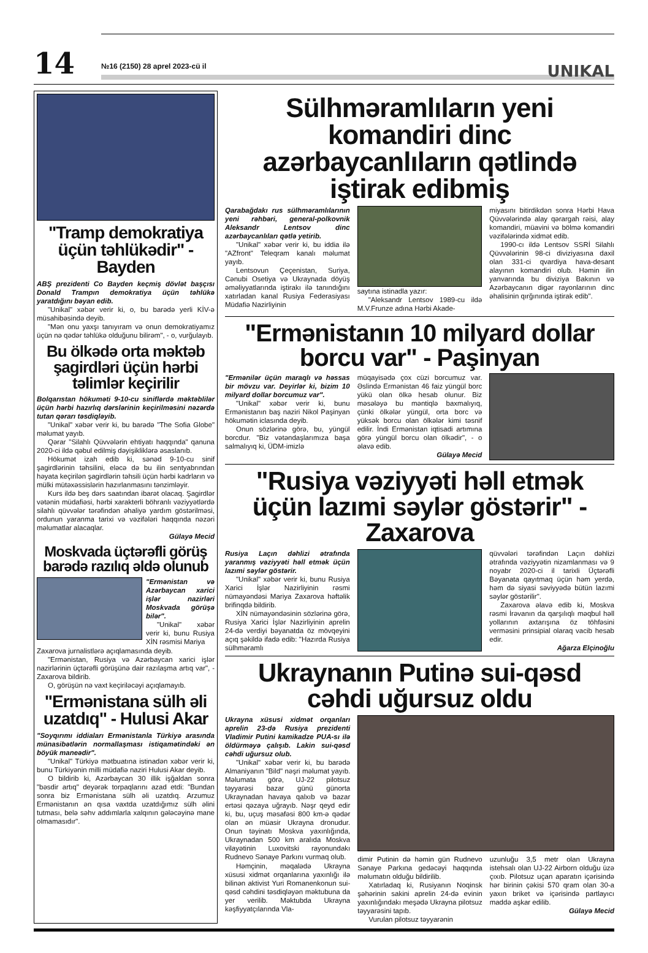14
№16 (2150) 28 aprel 2023-cü il UNIKAL
"Tramp demokratiya üçün təhlükədir" - Bayden
ABŞ prezidenti Co Bayden keçmiş dövlət başçısı Donald Trampın demokratiya üçün təhlükə yaratdığını bəyan edib.
"Unikal" xəbər verir ki, o, bu barədə yerli KİV-ə müsahibəsində deyib.
"Mən onu yaxşı tanıyıram və onun demokratiyamız üçün nə qədər təhlükə olduğunu bilirəm", - o, vurğulayıb.
Bu ölkədə orta məktəb şagirdləri üçün hərbi təlimlər keçirilir
Bolqarıstan hökuməti 9-10-cu siniflərdə məktəblilər üçün hərbi hazırlıq dərslərinin keçirilməsini nəzərdə tutan qərarı təsdiqləyib.
"Unikal" xəbər verir ki, bu barədə "The Sofia Globe" məlumat yayıb.
Qərar "Silahlı Qüvvələrin ehtiyatı haqqında" qanuna 2020-ci ildə qəbul edilmiş dəyişikliklərə əsaslanıb.
Hökumət izah edib ki, sənəd 9-10-cu sinif şagirdlərinin təhsilini, eləcə də bu ilin sentyabrından həyata keçirilən şagirdlərin təhsili üçün hərbi kadrların və mülki mütəxəssislərin hazırlanmasını tənzimləyir.
Kurs ildə beş dərs saatından ibarət olacaq. Şagirdlər vətənin müdafiəsi, hərbi xarakterli böhranlı vəziyyətlərdə silahlı qüvvələr tərəfindən əhaliyə yardım göstərilməsi, ordunun yaranma tarixi və vəzifələri haqqında nəzəri məlumatlar alacaqlar.
Gülayə Mecid
Moskvada üçtərəfli görüş barədə razılıq əldə olunub
"Ermənistan və Azərbaycan xarici işlər nazirləri Moskvada görüşə bilər".
"Unikal" xəbər verir ki, bunu Rusiya XİN rəsmisi Mariya
Zaxarova jurnalistlərə açıqlamasında deyib.
"Ermənistan, Rusiya və Azərbaycan xarici işlər nazirlərinin üçtərəfli görüşünə dair razılaşma artıq var", - Zaxarova bildirib.
O, görüşün nə vaxt keçiriləcəyi açıqlamayıb.
"Ermənistana sülh əli uzatdıq" - Hulusi Akar
"Soyqırımı iddiaları Ermənistanla Türkiyə arasında münasibətlərin normallaşması istiqamətindəki ən böyük maneədir".
"Unikal" Türkiyə mətbuatına istinadən xəbər verir ki, bunu Türkiyənin milli müdafiə naziri Hulusi Akar deyib.
O bildirib ki, Azərbaycan 30 illik işğaldan sonra "bəsdir artıq" deyərək torpaqlarını azad etdi: "Bundan sonra biz Ermənistana sülh əli uzatdıq. Arzumuz Ermənistanın ən qısa vaxtda uzatdığımız sülh əlini tutması, belə səhv addımlarla xalqının gələcəyinə mane olmamasıdır".
Sülhməramlıların yeni komandiri dinc azərbaycanlıların qətlində iştirak edibmiş
Qarabağdakı rus sülhməramlılarının yeni rəhbəri, general-polkovnik Aleksandr Lentsov dinc azərbaycanlıları qətlə yetirib.
"Unikal" xəbər verir ki, bu iddia ilə "AZfront" Teleqram kanalı məlumat yayıb.
Lentsovun Çeçenistan, Suriya, Cənubi Osetiya və Ukraynada döyüş əməliyyatlarında iştirakı ilə tanındığını xatırladan kanal Rusiya Federasiyası Müdafiə Nazirliyinin
saytına istinadla yazır:
"Aleksandr Lentsov 1989-cu ildə M.V.Frunze adına Hərbi Akade-
miyasını bitirdikdən sonra Hərbi Hava Qüvvələrində alay qərargah rəisi, alay komandiri, müavini və bölmə komandiri vəzifələrində xidmət edib.
1990-cı ildə Lentsov SSRİ Silahlı Qüvvələrinin 98-ci diviziyasına daxil olan 331-ci qvardiya hava-desant alayının komandiri olub. Həmin ilin yanvarında bu diviziya Bakının və Azərbaycanın digər rayonlarının dinc əhalisinin qırğınında iştirak edib".
"Ermənistanın 10 milyard dollar borcu var" - Paşinyan
"Ermənilər üçün maraqlı və həssas bir mövzu var. Deyirlər ki, bizim 10 milyard dollar borcumuz var".
"Unikal" xəbər verir ki, bunu Ermənistanın baş naziri Nikol Paşinyan hökumətin iclasında deyib.
Onun sözlərinə görə, bu, yüngül borcdur. "Biz vətəndaşlarımıza başa salmalıyıq ki, ÜDM-imizlə
müqayisədə çox cüzi borcumuz var. Əslində Ermənistan 46 faiz yüngül borc yükü olan ölkə hesab olunur. Biz məsələyə bu məntiqlə baxmalıyıq, çünki ölkələr yüngül, orta borc və yüksək borcu olan ölkələr kimi təsnif edilir. İndi Ermənistan iqtisadi artımına görə yüngül borcu olan ölkədir", - o əlavə edib.
Gülayə Mecid
"Rusiya vəziyyəti həll etmək üçün lazımi səylər göstərir" - Zaxarova
Rusiya Laçın dəhlizi ətrafında yaranmış vəziyyəti həll etmək üçün lazımi səylər göstərir.
"Unikal" xəbər verir ki, bunu Rusiya Xarici İşlər Nazirliyinin rəsmi nümayəndəsi Mariya Zaxarova həftəlik brifinqdə bildirib.
XİN nümayəndəsinin sözlərinə görə, Rusiya Xarici İşlər Nazirliyinin aprelin 24-də verdiyi bəyanatda öz mövqeyini açıq şəkildə ifadə edib: "Hazırda Rusiya sülhməramlı
qüvvələri tərəfindən Laçın dəhlizi ətrafında vəziyyətin nizamlanması və 9 noyabr 2020-ci il tarixli Üçtərəfli Bəyanata qayıtmaq üçün həm yerdə, həm də siyasi səviyyədə bütün lazımi səylər göstərilir".
Zaxarova əlavə edib ki, Moskva rəsmi İrəvanın da qarşılıqlı məqbul həll yollarının axtarışına öz töhfəsini verməsini prinsipial olaraq vacib hesab edir.
Ağarza Elçinoğlu
Ukraynanın Putinə sui-qəsd cəhdi uğursuz oldu
Ukrayna xüsusi xidmət orqanları aprelin 23-də Rusiya prezidenti Vladimir Putini kamikadze PUA-sı ilə öldürməyə çalışıb. Lakin sui-qəsd cəhdi uğursuz olub.
"Unikal" xəbər verir ki, bu barədə Almaniyanın "Bild" nəşri məlumat yayıb. Məlumata görə, UJ-22 pilotsuz təyyarəsi bazar günü günorta Ukraynadan havaya qalxıb və bazar ertəsi qəzaya uğrayıb. Nəşr qeyd edir ki, bu, uçuş məsafəsi 800 km-ə qədər olan ən müasir Ukrayna dronudur. Onun təyinatı Moskva yaxınlığında, Ukraynadan 500 km aralıda Moskva vilayətinin Luxovitski rayonundakı Rudnevo Sənaye Parkını vurmaq olub.
Həmçinin, məqalədə Ukrayna xüsusi xidmət orqanlarına yaxınlığı ilə bilinən aktivist Yuri Romanenkonun sui-qəsd cəhdini təsdiqləyən məktubuna da yer verilib. Məktubda Ukrayna kəşfiyyatçılarında Vla-
dimir Putinin də həmin gün Rudnevo Sənaye Parkına gedəcəyi haqqında məlumatın olduğu bildirilib.
Xatırladaq ki, Rusiyanın Noqinsk şəhərinin sakini aprelin 24-də evinin yaxınlığındakı meşədə Ukrayna pilotsuz təyyarəsini tapıb.
Vurulan pilotsuz təyyarənin
uzunluğu 3,5 metr olan Ukrayna istehsalı olan UJ-22 Airborn olduğu üzə çıxıb. Pilotsuz uçan aparatın içərisində hər birinin çəkisi 570 qram olan 30-a yaxın briket və içərisində partlayıcı maddə aşkar edilib.
Gülayə Mecid